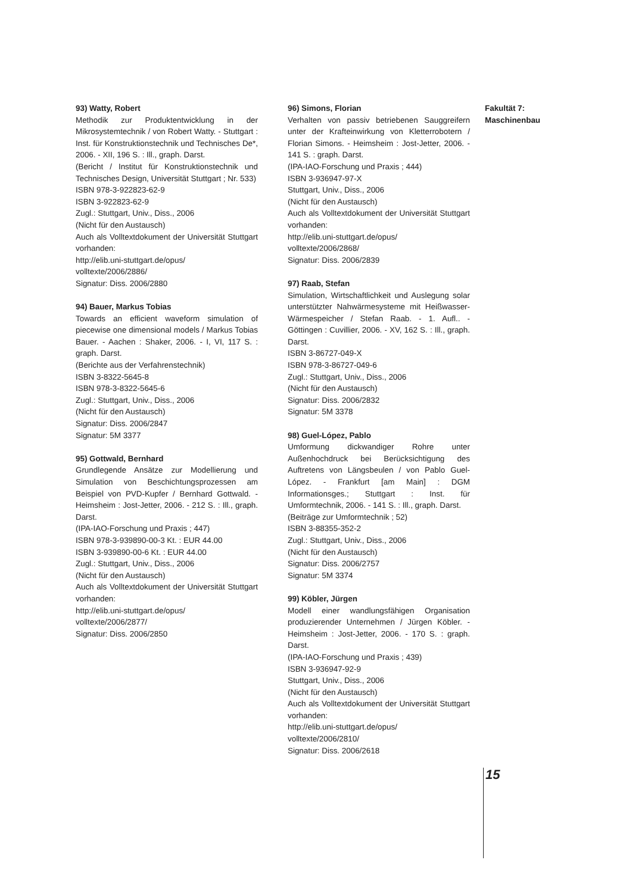93) Watty, Robert
Methodik zur Produktentwicklung in der Mikrosystemtechnik / von Robert Watty. - Stuttgart : Inst. für Konstruktionstechnik und Technisches De*, 2006. - XII, 196 S. : Ill., graph. Darst.
(Bericht / Institut für Konstruktionstechnik und Technisches Design, Universität Stuttgart ; Nr. 533)
ISBN 978-3-922823-62-9
ISBN 3-922823-62-9
Zugl.: Stuttgart, Univ., Diss., 2006
(Nicht für den Austausch)
Auch als Volltextdokument der Universität Stuttgart vorhanden:
http://elib.uni-stuttgart.de/opus/
volltexte/2006/2886/
Signatur: Diss. 2006/2880
94) Bauer, Markus Tobias
Towards an efficient waveform simulation of piecewise one dimensional models / Markus Tobias Bauer. - Aachen : Shaker, 2006. - I, VI, 117 S. : graph. Darst.
(Berichte aus der Verfahrenstechnik)
ISBN 3-8322-5645-8
ISBN 978-3-8322-5645-6
Zugl.: Stuttgart, Univ., Diss., 2006
(Nicht für den Austausch)
Signatur: Diss. 2006/2847
Signatur: 5M 3377
95) Gottwald, Bernhard
Grundlegende Ansätze zur Modellierung und Simulation von Beschichtungsprozessen am Beispiel von PVD-Kupfer / Bernhard Gottwald. - Heimsheim : Jost-Jetter, 2006. - 212 S. : Ill., graph. Darst.
(IPA-IAO-Forschung und Praxis ; 447)
ISBN 978-3-939890-00-3 Kt. : EUR 44.00
ISBN 3-939890-00-6 Kt. : EUR 44.00
Zugl.: Stuttgart, Univ., Diss., 2006
(Nicht für den Austausch)
Auch als Volltextdokument der Universität Stuttgart vorhanden:
http://elib.uni-stuttgart.de/opus/
volltexte/2006/2877/
Signatur: Diss. 2006/2850
96) Simons, Florian
Verhalten von passiv betriebenen Sauggreifern unter der Krafteinwirkung von Kletterrobotern / Florian Simons. - Heimsheim : Jost-Jetter, 2006. - 141 S. : graph. Darst.
(IPA-IAO-Forschung und Praxis ; 444)
ISBN 3-936947-97-X
Stuttgart, Univ., Diss., 2006
(Nicht für den Austausch)
Auch als Volltextdokument der Universität Stuttgart vorhanden:
http://elib.uni-stuttgart.de/opus/
volltexte/2006/2868/
Signatur: Diss. 2006/2839
97) Raab, Stefan
Simulation, Wirtschaftlichkeit und Auslegung solar unterstützter Nahwärmesysteme mit Heißwasser-Wärmespeicher / Stefan Raab. - 1. Aufl.. - Göttingen : Cuvillier, 2006. - XV, 162 S. : Ill., graph. Darst.
ISBN 3-86727-049-X
ISBN 978-3-86727-049-6
Zugl.: Stuttgart, Univ., Diss., 2006
(Nicht für den Austausch)
Signatur: Diss. 2006/2832
Signatur: 5M 3378
98) Guel-López, Pablo
Umformung dickwandiger Rohre unter Außenhochdruck bei Berücksichtigung des Auftretens von Längsbeulen / von Pablo Guel-López. - Frankfurt [am Main] : DGM Informationsges.; Stuttgart : Inst. für Umformtechnik, 2006. - 141 S. : Ill., graph. Darst.
(Beiträge zur Umformtechnik ; 52)
ISBN 3-88355-352-2
Zugl.: Stuttgart, Univ., Diss., 2006
(Nicht für den Austausch)
Signatur: Diss. 2006/2757
Signatur: 5M 3374
99) Köbler, Jürgen
Modell einer wandlungsfähigen Organisation produzierender Unternehmen / Jürgen Köbler. - Heimsheim : Jost-Jetter, 2006. - 170 S. : graph. Darst.
(IPA-IAO-Forschung und Praxis ; 439)
ISBN 3-936947-92-9
Stuttgart, Univ., Diss., 2006
(Nicht für den Austausch)
Auch als Volltextdokument der Universität Stuttgart vorhanden:
http://elib.uni-stuttgart.de/opus/
volltexte/2006/2810/
Signatur: Diss. 2006/2618
Fakultät 7:
Maschinenbau
15